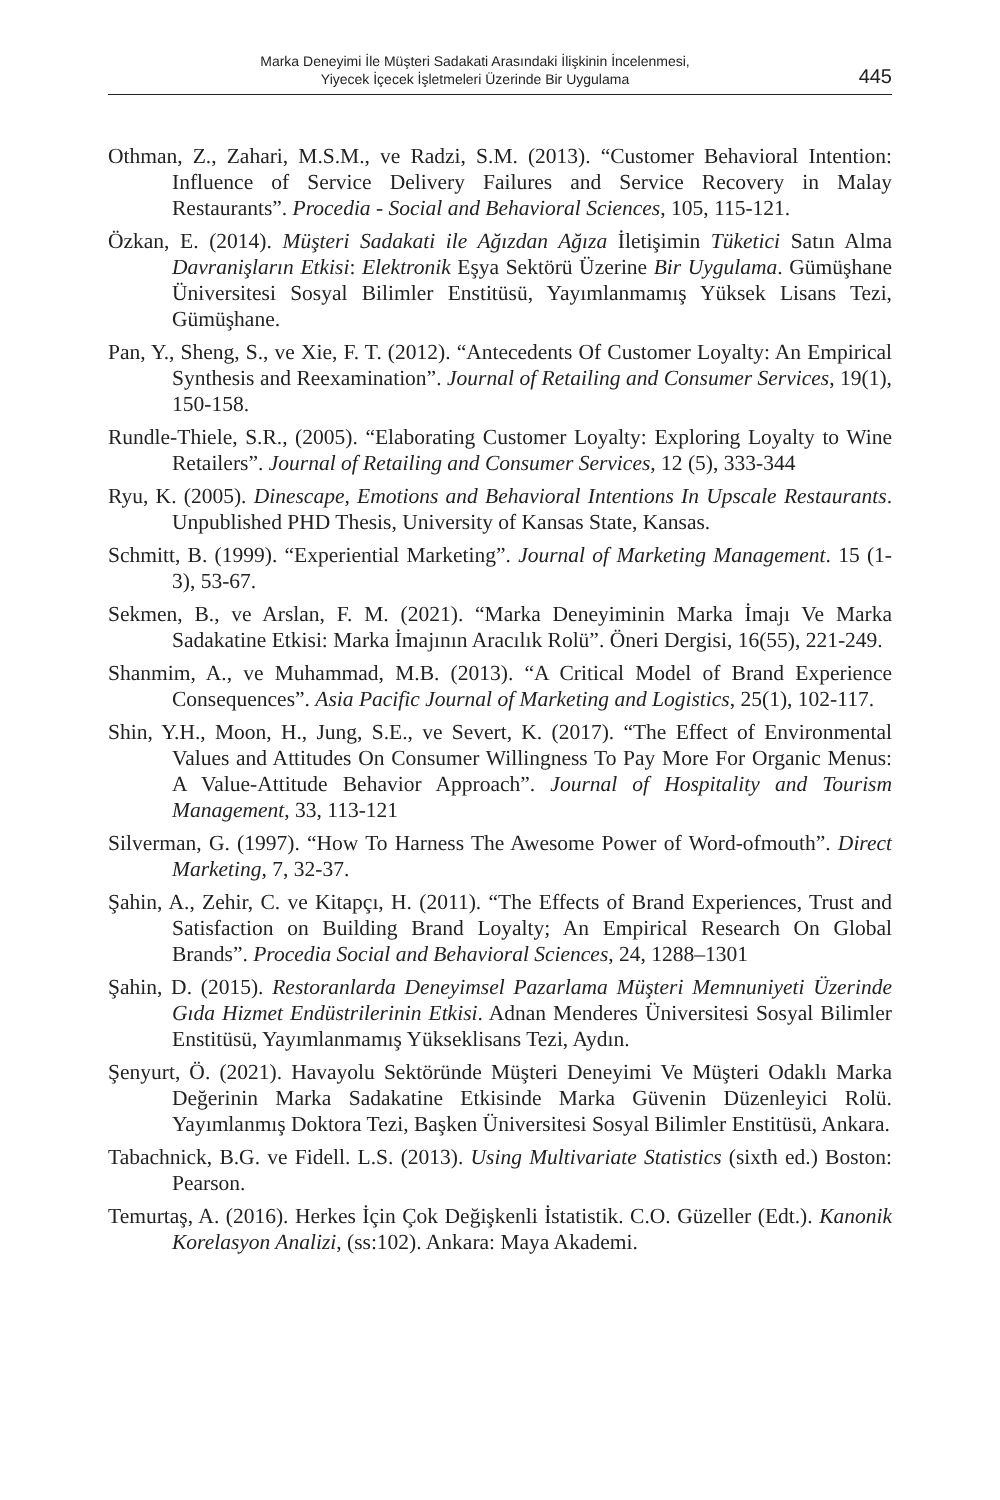Marka Deneyimi İle Müşteri Sadakati Arasındaki İlişkinin İncelenmesi,
Yiyecek İçecek İşletmeleri Üzerinde Bir Uygulama
445
Othman, Z., Zahari, M.S.M., ve Radzi, S.M. (2013). “Customer Behavioral Intention: Influence of Service Delivery Failures and Service Recovery in Malay Restaurants”. Procedia - Social and Behavioral Sciences, 105, 115-121.
Özkan, E. (2014). Müşteri Sadakati ile Ağızdan Ağıza İletişimin Tüketici Satın Alma Davranişların Etkisi: Elektronik Eşya Sektörü Üzerine Bir Uygulama. Gümüşhane Üniversitesi Sosyal Bilimler Enstitüsü, Yayımlanmamış Yüksek Lisans Tezi, Gümüşhane.
Pan, Y., Sheng, S., ve Xie, F. T. (2012). “Antecedents Of Customer Loyalty: An Empirical Synthesis and Reexamination”. Journal of Retailing and Consumer Services, 19(1), 150-158.
Rundle-Thiele, S.R., (2005). “Elaborating Customer Loyalty: Exploring Loyalty to Wine Retailers”. Journal of Retailing and Consumer Services, 12 (5), 333-344
Ryu, K. (2005). Dinescape, Emotions and Behavioral Intentions In Upscale Restaurants. Unpublished PHD Thesis, University of Kansas State, Kansas.
Schmitt, B. (1999). “Experiential Marketing”. Journal of Marketing Management. 15 (1-3), 53-67.
Sekmen, B., ve Arslan, F. M. (2021). “Marka Deneyiminin Marka İmajı Ve Marka Sadakatine Etkisi: Marka İmajının Aracılık Rolü”. Öneri Dergisi, 16(55), 221-249.
Shanmim, A., ve Muhammad, M.B. (2013). “A Critical Model of Brand Experience Consequences”. Asia Pacific Journal of Marketing and Logistics, 25(1), 102-117.
Shin, Y.H., Moon, H., Jung, S.E., ve Severt, K. (2017). “The Effect of Environmental Values and Attitudes On Consumer Willingness To Pay More For Organic Menus: A Value-Attitude Behavior Approach”. Journal of Hospitality and Tourism Management, 33, 113-121
Silverman, G. (1997). “How To Harness The Awesome Power of Word-ofmouth”. Direct Marketing, 7, 32-37.
Şahin, A., Zehir, C. ve Kitapçı, H. (2011). “The Effects of Brand Experiences, Trust and Satisfaction on Building Brand Loyalty; An Empirical Research On Global Brands”. Procedia Social and Behavioral Sciences, 24, 1288–1301
Şahin, D. (2015). Restoranlarda Deneyimsel Pazarlama Müşteri Memnuniyeti Üzerinde Gıda Hizmet Endüstrilerinin Etkisi. Adnan Menderes Üniversitesi Sosyal Bilimler Enstitüsü, Yayımlanmamış Yükseklisans Tezi, Aydın.
Şenyurt, Ö. (2021). Havayolu Sektöründe Müşteri Deneyimi Ve Müşteri Odaklı Marka Değerinin Marka Sadakatine Etkisinde Marka Güvenin Düzenleyici Rolü. Yayımlanmış Doktora Tezi, Başken Üniversitesi Sosyal Bilimler Enstitüsü, Ankara.
Tabachnick, B.G. ve Fidell. L.S. (2013). Using Multivariate Statistics (sixth ed.) Boston: Pearson.
Temurtaş, A. (2016). Herkes İçin Çok Değişkenli İstatistik. C.O. Güzeller (Edt.). Kanonik Korelasyon Analizi, (ss:102). Ankara: Maya Akademi.